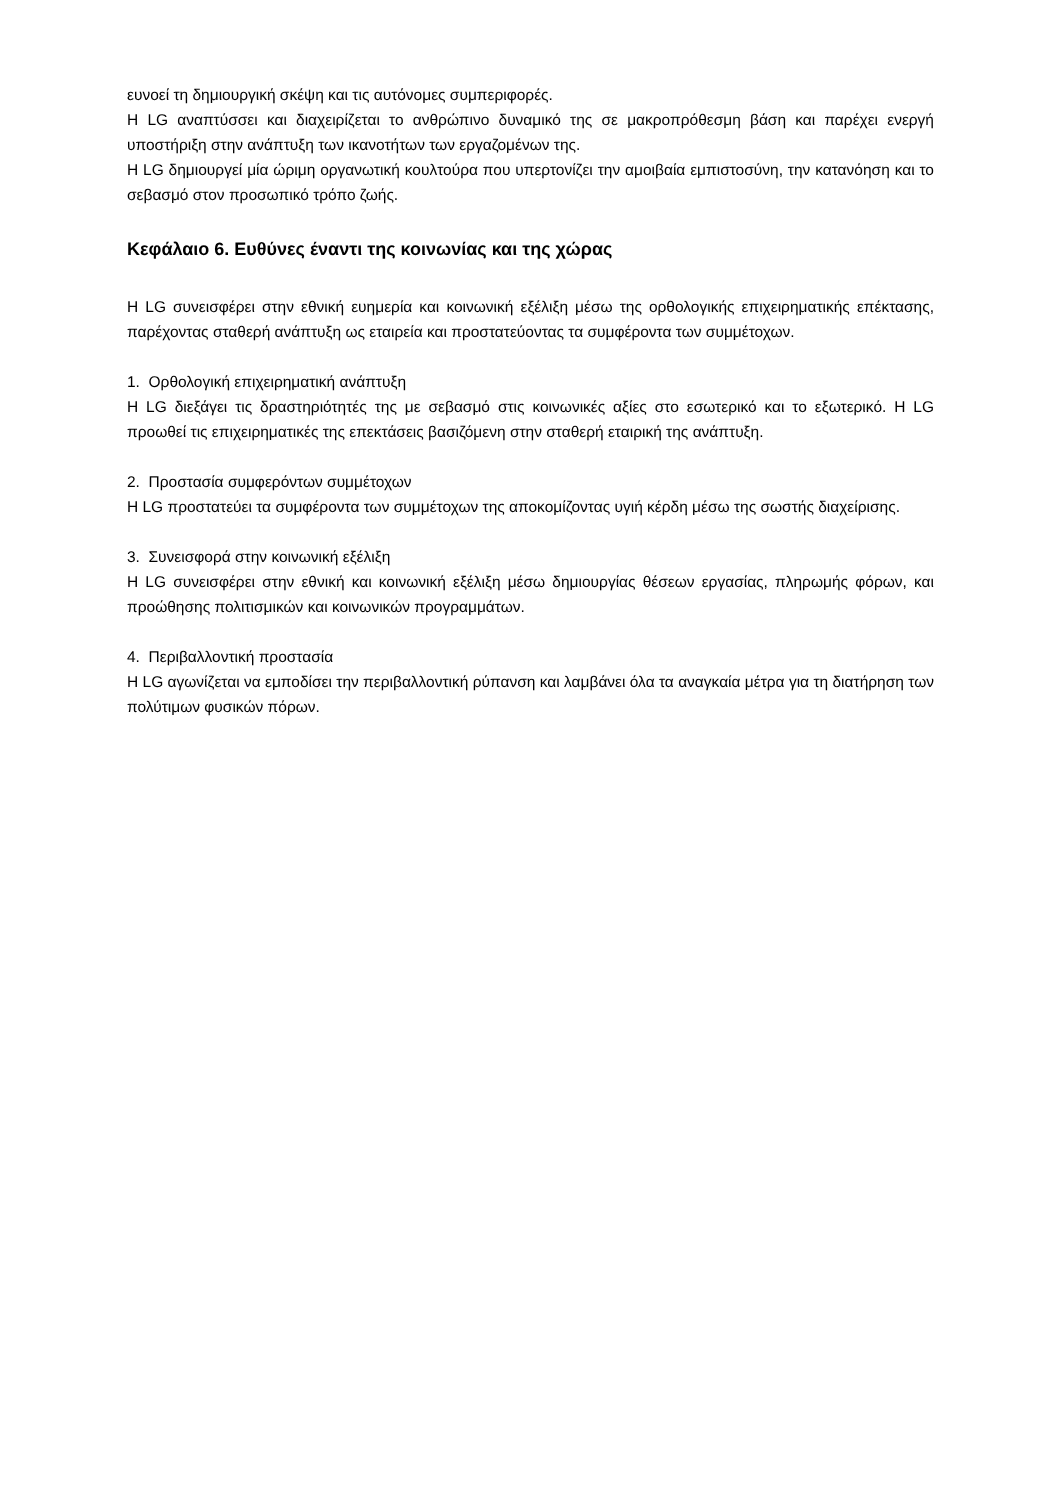ευνοεί τη δημιουργική σκέψη και τις αυτόνομες συμπεριφορές.
Η LG αναπτύσσει και διαχειρίζεται το ανθρώπινο δυναμικό της σε μακροπρόθεσμη βάση και παρέχει ενεργή υποστήριξη στην ανάπτυξη των ικανοτήτων των εργαζομένων της.
Η LG δημιουργεί μία ώριμη οργανωτική κουλτούρα που υπερτονίζει την αμοιβαία εμπιστοσύνη, την κατανόηση και το σεβασμό στον προσωπικό τρόπο ζωής.
Κεφάλαιο 6. Ευθύνες έναντι της κοινωνίας και της χώρας
Η LG συνεισφέρει στην εθνική ευημερία και κοινωνική εξέλιξη μέσω της ορθολογικής επιχειρηματικής επέκτασης, παρέχοντας σταθερή ανάπτυξη ως εταιρεία και προστατεύοντας τα συμφέροντα των συμμέτοχων.
1. Ορθολογική επιχειρηματική ανάπτυξη
Η LG διεξάγει τις δραστηριότητές της με σεβασμό στις κοινωνικές αξίες στο εσωτερικό και το εξωτερικό. Η LG προωθεί τις επιχειρηματικές της επεκτάσεις βασιζόμενη στην σταθερή εταιρική της ανάπτυξη.
2. Προστασία συμφερόντων συμμέτοχων
Η LG προστατεύει τα συμφέροντα των συμμέτοχων της αποκομίζοντας υγιή κέρδη μέσω της σωστής διαχείρισης.
3. Συνεισφορά στην κοινωνική εξέλιξη
Η LG συνεισφέρει στην εθνική και κοινωνική εξέλιξη μέσω δημιουργίας θέσεων εργασίας, πληρωμής φόρων, και προώθησης πολιτισμικών και κοινωνικών προγραμμάτων.
4. Περιβαλλοντική προστασία
Η LG αγωνίζεται να εμποδίσει την περιβαλλοντική ρύπανση και λαμβάνει όλα τα αναγκαία μέτρα για τη διατήρηση των πολύτιμων φυσικών πόρων.